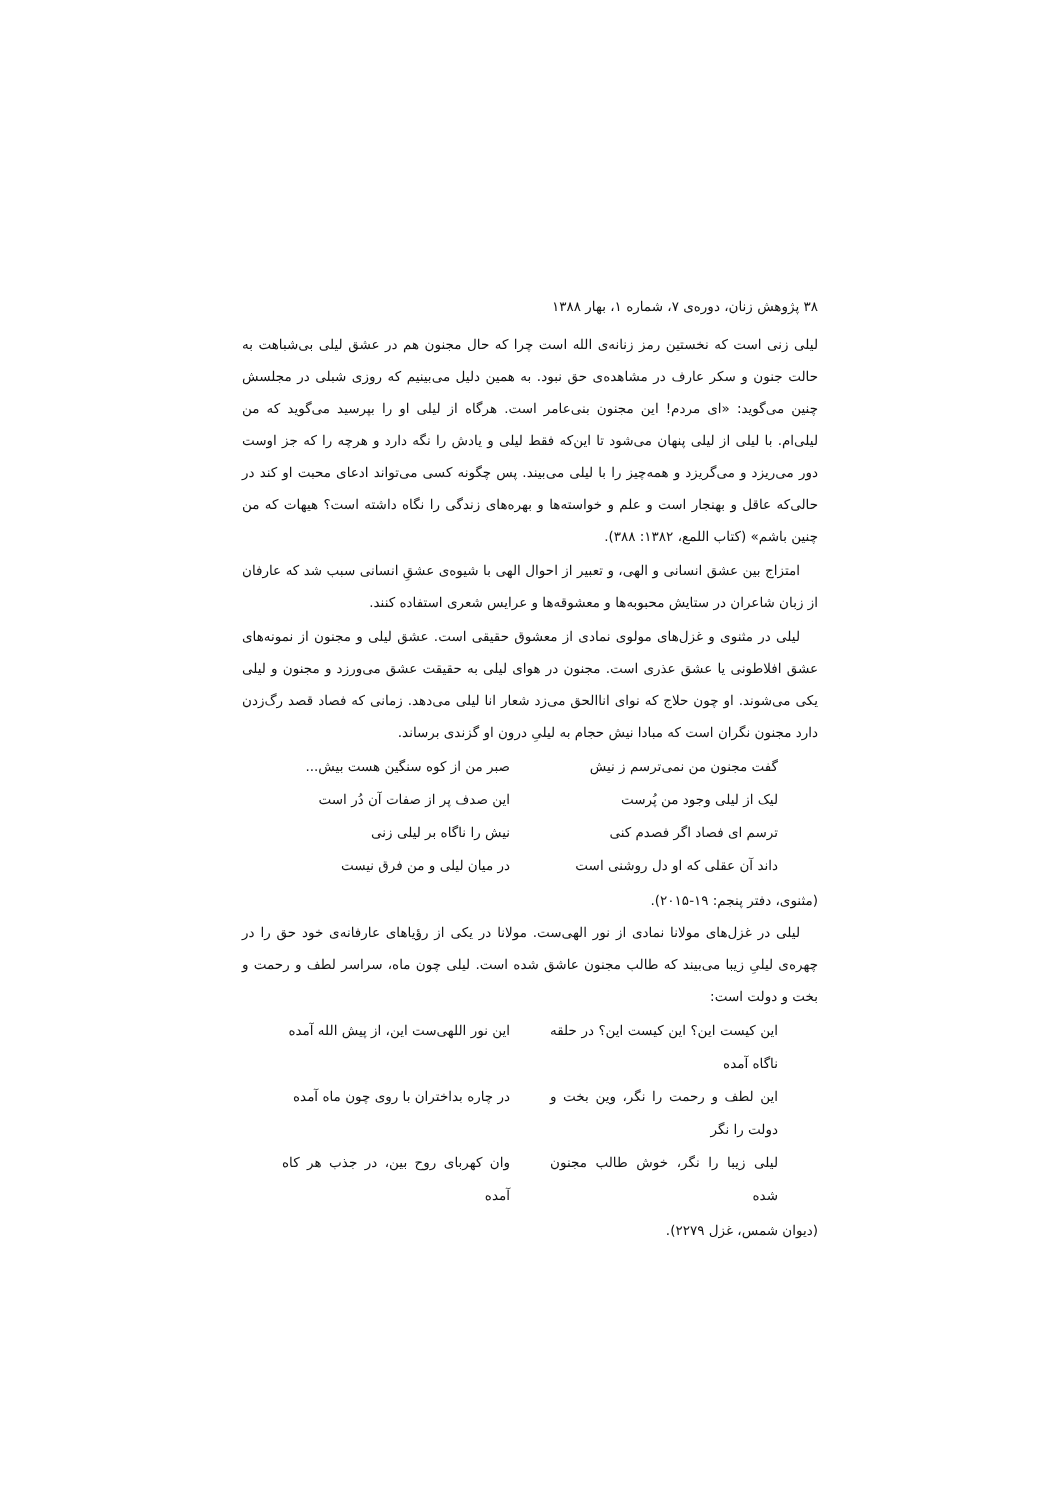۳۸ پژوهش زنان، دوره‌ی ۷، شماره ۱، بهار ۱۳۸۸
لیلی زنی است که نخستین رمز زنانه‌ی الله است چرا که حال مجنون هم در عشق لیلی بی‌شباهت به حالت جنون و سکر عارف در مشاهده‌ی حق نبود. به همین دلیل می‌بینیم که روزی شبلی در مجلسش چنین می‌گوید: «ای مردم! این مجنون بنی‌عامر است. هرگاه از لیلی او را بپرسید می‌گوید که من لیلی‌ام. با لیلی از لیلی پنهان می‌شود تا این‌که فقط لیلی و یادش را نگه دارد و هرچه را که جز اوست دور می‌ریزد و می‌گریزد و همه‌چیز را با لیلی می‌بیند. پس چگونه کسی می‌تواند ادعای محبت او کند در حالی‌که عاقل و بهنجار است و علم و خواسته‌ها و بهره‌های زندگی را نگاه داشته است؟ هیهات که من چنین باشم» (کتاب اللمع، ۱۳۸۲: ۳۸۸).
امتزاج بین عشق انسانی و الهی، و تعبیر از احوال الهی با شیوه‌ی عشقِ انسانی سبب شد که عارفان از زبان شاعران در ستایش محبوبه‌ها و معشوقه‌ها و عرایس شعری استفاده کنند.
لیلی در مثنوی و غزل‌های مولوی نمادی از معشوق حقیقی است. عشق لیلی و مجنون از نمونه‌های عشق افلاطونی یا عشق عذری است. مجنون در هوای لیلی به حقیقت عشق می‌ورزد و مجنون و لیلی یکی می‌شوند. او چون حلاج که نوای اناالحق می‌زد شعار انا لیلی می‌دهد. زمانی که فصاد قصد رگ‌زدن دارد مجنون نگران است که مبادا نیش حجام به لیلیِ درون او گزندی برساند.
گفت مجنون من نمی‌ترسم ز نیش
صبر من از کوه سنگین هست بیش...
لیک از لیلی وجود من پُرست
این صدف پر از صفات آن دُر است
ترسم ای فصاد اگر فصدم کنی
نیش را ناگاه بر لیلی زنی
داند آن عقلی که او دل روشنی است
در میان لیلی و من فرق نیست
(مثنوی، دفتر پنجم: ۱۹-۲۰۱۵).
لیلی در غزل‌های مولانا نمادی از نور الهی‌ست. مولانا در یکی از رؤیاهای عارفانه‌ی خود حق را در چهره‌ی لیلیِ زیبا می‌بیند که طالب مجنون عاشق شده است. لیلی چون ماه، سراسر لطف و رحمت و بخت و دولت است:
این کیست این؟ این کیست این؟ در حلقه ناگاه آمده
این نور اللهی‌ست این، از پیش الله آمده
این لطف و رحمت را نگر، وین بخت و دولت را نگر
در چاره بداختران با روی چون ماه آمده
لیلی زیبا را نگر، خوش طالب مجنون شده
وان کهربای روح بین، در جذب هر کاه آمده
(دیوان شمس، غزل ۲۲۷۹).